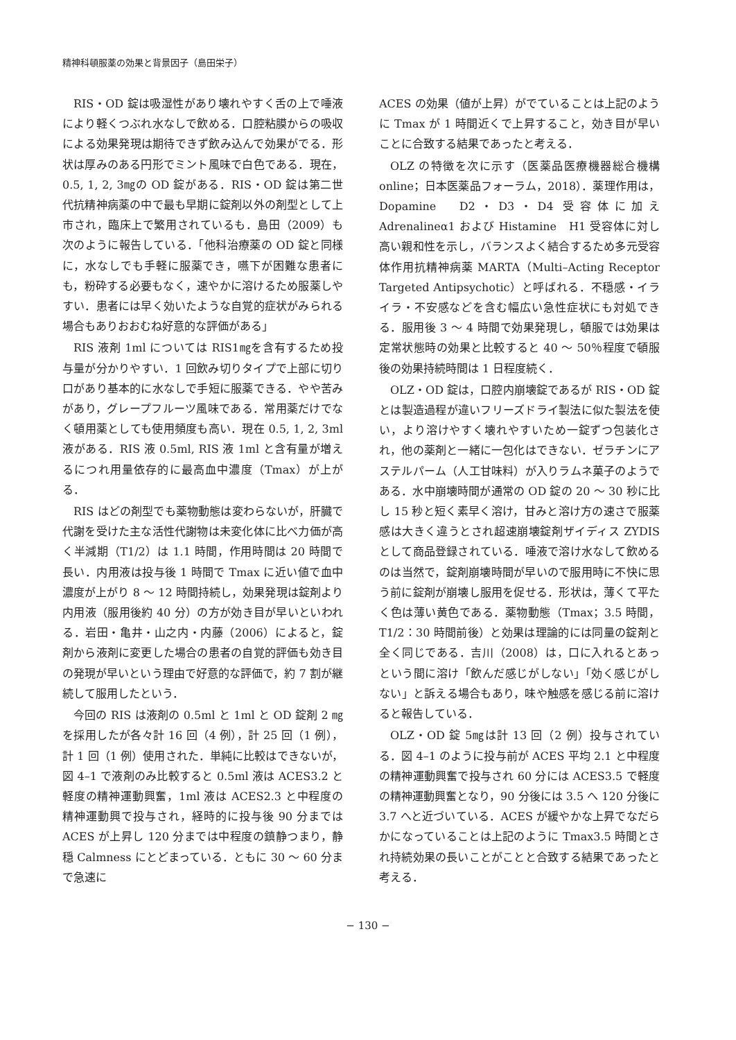精神科頓服薬の効果と背景因子（島田栄子）
RIS・OD 錠は吸湿性があり壊れやすく舌の上で唾液により軽くつぶれ水なしで飲める．口腔粘膜からの吸収による効果発現は期待できず飲み込んで効果がでる．形状は厚みのある円形でミント風味で白色である．現在，0.5, 1, 2, 3㎎の OD 錠がある．RIS・OD 錠は第二世代抗精神病薬の中で最も早期に錠剤以外の剤型として上市され，臨床上で繁用されているも．島田（2009）も次のように報告している．「他科治療薬の OD 錠と同様に，水なしでも手軽に服薬でき，嚥下が困難な患者にも，粉砕する必要もなく，速やかに溶けるため服薬しやすい．患者には早く効いたような自覚的症状がみられる場合もありおおむね好意的な評価がある」
RIS 液剤 1ml については RIS1㎎を含有するため投与量が分かりやすい．1 回飲み切りタイプで上部に切り口があり基本的に水なしで手短に服薬できる．やや苦みがあり，グレープフルーツ風味である．常用薬だけでなく頓用薬としても使用頻度も高い．現在 0.5, 1, 2, 3ml 液がある．RIS 液 0.5ml, RIS 液 1ml と含有量が増えるにつれ用量依存的に最高血中濃度（Tmax）が上がる．
RIS はどの剤型でも薬物動態は変わらないが，肝臓で代謝を受けた主な活性代謝物は未変化体に比べ力価が高く半減期（T1/2）は 1.1 時間，作用時間は 20 時間で長い．内用液は投与後 1 時間で Tmax に近い値で血中濃度が上がり 8 〜 12 時間持続し，効果発現は錠剤より内用液（服用後約 40 分）の方が効き目が早いといわれる．岩田・亀井・山之内・内藤（2006）によると，錠剤から液剤に変更した場合の患者の自覚的評価も効き目の発現が早いという理由で好意的な評価で，約 7 割が継続して服用したという．
今回の RIS は液剤の 0.5ml と 1ml と OD 錠剤 2 ㎎を採用したが各々計 16 回（4 例），計 25 回（1 例），計 1 回（1 例）使用された．単純に比較はできないが，図 4–1 で液剤のみ比較すると 0.5ml 液は ACES3.2 と軽度の精神運動興奮，1ml 液は ACES2.3 と中程度の精神運動興で投与され，経時的に投与後 90 分までは ACES が上昇し 120 分までは中程度の鎮静つまり，静穏 Calmness にとどまっている．ともに 30 〜 60 分まで急速に
ACES の効果（値が上昇）がでていることは上記のように Tmax が 1 時間近くで上昇すること，効き目が早いことに合致する結果であったと考える．
OLZ の特徴を次に示す（医薬品医療機器総合機構 online；日本医薬品フォーラム，2018）．薬理作用は，Dopamine　D2・D3・D4 受容体に加え Adrenalineα1 および Histamine　H1 受容体に対し高い親和性を示し，バランスよく結合するため多元受容体作用抗精神病薬 MARTA（Multi–Acting Receptor Targeted Antipsychotic）と呼ばれる．不穏感・イライラ・不安感などを含む幅広い急性症状にも対処できる．服用後 3 〜 4 時間で効果発現し，頓服では効果は定常状態時の効果と比較すると 40 〜 50％程度で頓服後の効果持続時間は 1 日程度続く．
OLZ・OD 錠は，口腔内崩壊錠であるが RIS・OD 錠とは製造過程が違いフリーズドライ製法に似た製法を使い，より溶けやすく壊れやすいため一錠ずつ包装化され，他の薬剤と一緒に一包化はできない．ゼラチンにアステルパーム（人工甘味料）が入りラムネ菓子のようである．水中崩壊時間が通常の OD 錠の 20 〜 30 秒に比し 15 秒と短く素早く溶け，甘みと溶け方の速さで服薬感は大きく違うとされ超速崩壊錠剤ザイディス ZYDIS として商品登録されている．唾液で溶け水なして飲めるのは当然で，錠剤崩壊時間が早いので服用時に不快に思う前に錠剤が崩壊し服用を促せる．形状は，薄くて平たく色は薄い黄色である．薬物動態（Tmax；3.5 時間，T1/2：30 時間前後）と効果は理論的には同量の錠剤と全く同じである．吉川（2008）は，口に入れるとあっという間に溶け「飲んだ感じがしない」「効く感じがしない」と訴える場合もあり，味や触感を感じる前に溶けると報告している．
OLZ・OD 錠 5㎎は計 13 回（2 例）投与されている．図 4–1 のように投与前が ACES 平均 2.1 と中程度の精神運動興奮で投与され 60 分には ACES3.5 で軽度の精神運動興奮となり，90 分後には 3.5 へ 120 分後に 3.7 へと近づいている．ACES が緩やかな上昇でなだらかになっていることは上記のように Tmax3.5 時間とされ持続効果の長いことがことと合致する結果であったと考える．
− 130 −